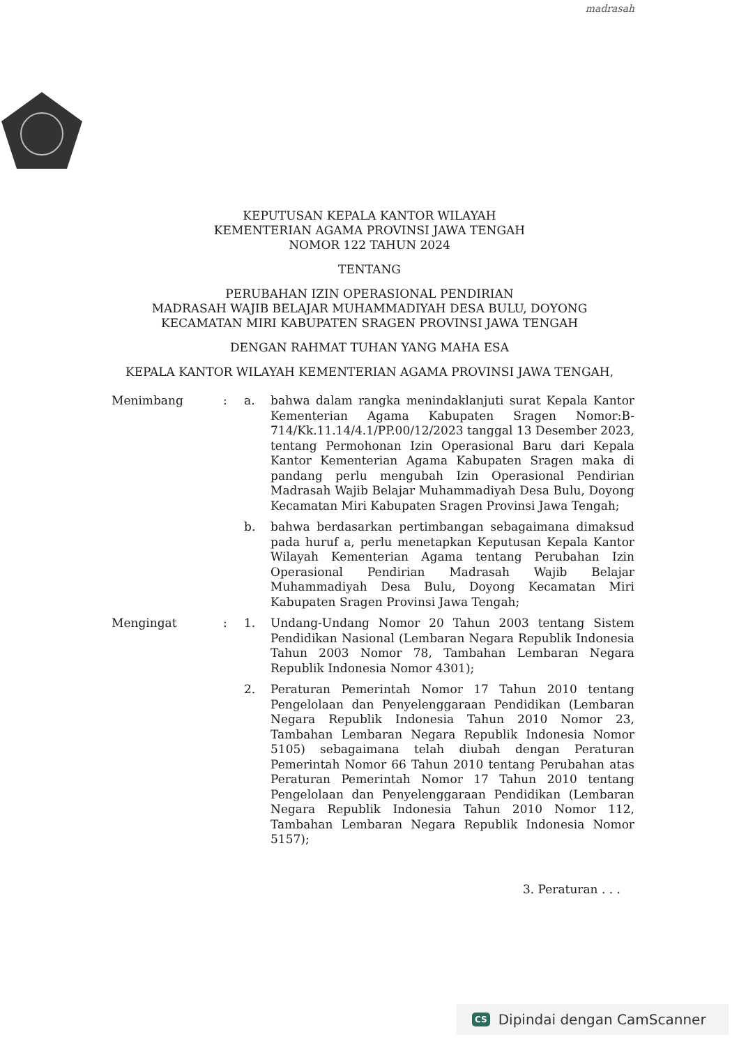madrasah
KEPUTUSAN KEPALA KANTOR WILAYAH
KEMENTERIAN AGAMA PROVINSI JAWA TENGAH
NOMOR 122 TAHUN 2024
TENTANG
PERUBAHAN IZIN OPERASIONAL PENDIRIAN
MADRASAH WAJIB BELAJAR MUHAMMADIYAH DESA BULU, DOYONG
KECAMATAN MIRI KABUPATEN SRAGEN PROVINSI JAWA TENGAH
DENGAN RAHMAT TUHAN YANG MAHA ESA
KEPALA KANTOR WILAYAH KEMENTERIAN AGAMA PROVINSI JAWA TENGAH,
Menimbang : a. bahwa dalam rangka menindaklanjuti surat Kepala Kantor Kementerian Agama Kabupaten Sragen Nomor:B-714/Kk.11.14/4.1/PP.00/12/2023 tanggal 13 Desember 2023, tentang Permohonan Izin Operasional Baru dari Kepala Kantor Kementerian Agama Kabupaten Sragen maka di pandang perlu mengubah Izin Operasional Pendirian Madrasah Wajib Belajar Muhammadiyah Desa Bulu, Doyong Kecamatan Miri Kabupaten Sragen Provinsi Jawa Tengah;
b. bahwa berdasarkan pertimbangan sebagaimana dimaksud pada huruf a, perlu menetapkan Keputusan Kepala Kantor Wilayah Kementerian Agama tentang Perubahan Izin Operasional Pendirian Madrasah Wajib Belajar Muhammadiyah Desa Bulu, Doyong Kecamatan Miri Kabupaten Sragen Provinsi Jawa Tengah;
Mengingat : 1. Undang-Undang Nomor 20 Tahun 2003 tentang Sistem Pendidikan Nasional (Lembaran Negara Republik Indonesia Tahun 2003 Nomor 78, Tambahan Lembaran Negara Republik Indonesia Nomor 4301);
2. Peraturan Pemerintah Nomor 17 Tahun 2010 tentang Pengelolaan dan Penyelenggaraan Pendidikan (Lembaran Negara Republik Indonesia Tahun 2010 Nomor 23, Tambahan Lembaran Negara Republik Indonesia Nomor 5105) sebagaimana telah diubah dengan Peraturan Pemerintah Nomor 66 Tahun 2010 tentang Perubahan atas Peraturan Pemerintah Nomor 17 Tahun 2010 tentang Pengelolaan dan Penyelenggaraan Pendidikan (Lembaran Negara Republik Indonesia Tahun 2010 Nomor 112, Tambahan Lembaran Negara Republik Indonesia Nomor 5157);
3. Peraturan . . .
CS Dipindai dengan CamScanner